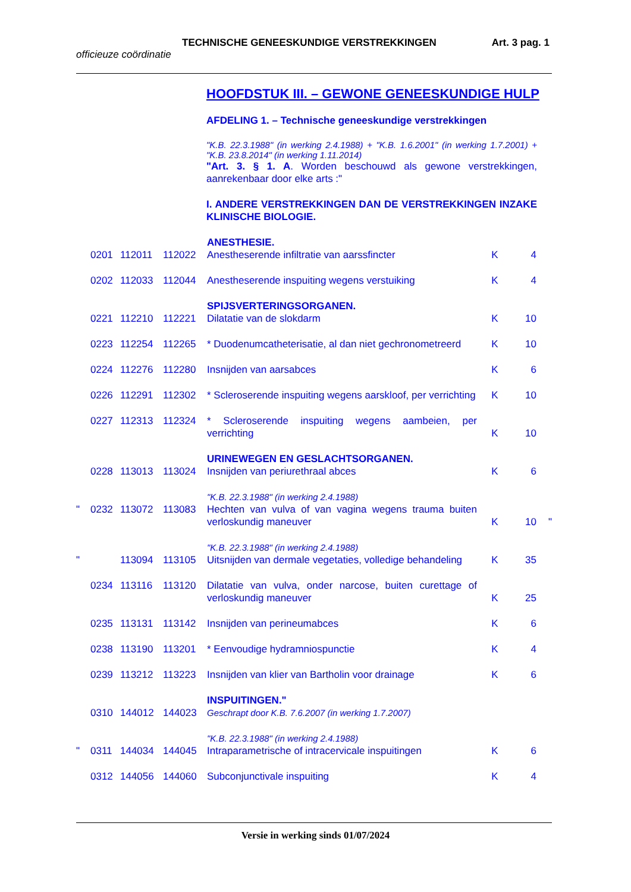TECHNISCHE GENEESKUNDIGE VERSTREKKINGEN Art. 3 pag. 1
officieuze coördinatie
HOOFDSTUK III. – GEWONE GENEESKUNDIGE HULP
AFDELING 1. – Technische geneeskundige verstrekkingen
"K.B. 22.3.1988" (in werking 2.4.1988) + "K.B. 1.6.2001" (in werking 1.7.2001) + "K.B. 23.8.2014" (in werking 1.11.2014)
"Art. 3. § 1. A. Worden beschouwd als gewone verstrekkingen, aanrekenbaar door elke arts :"
I. ANDERE VERSTREKKINGEN DAN DE VERSTREKKINGEN INZAKE KLINISCHE BIOLOGIE.
| | | | | ANESTHESIE. | | | |
| | 0201 | 112011 | 112022 | Anestheserende infiltratie van aarssfincter | K | 4 | |
| | 0202 | 112033 | 112044 | Anestheserende inspuiting wegens verstuiking | K | 4 | |
| | | | | SPIJSVERTERINGSORGANEN. | | | |
| | 0221 | 112210 | 112221 | Dilatatie van de slokdarm | K | 10 | |
| | 0223 | 112254 | 112265 | * Duodenumcatheterisatie, al dan niet gechronometreerd | K | 10 | |
| | 0224 | 112276 | 112280 | Insnijden van aarsabces | K | 6 | |
| | 0226 | 112291 | 112302 | * Scleroserende inspuiting wegens aarskloof, per verrichting | K | 10 | |
| | 0227 | 112313 | 112324 | * Scleroserende inspuiting wegens aambeien, per verrichting | K | 10 | |
| | | | | URINEWEGEN EN GESLACHTSORGANEN. | | | |
| | 0228 | 113013 | 113024 | Insnijden van periurethraal abces | K | 6 | |
| | | | | "K.B. 22.3.1988" (in werking 2.4.1988) | | | |
| " | 0232 | 113072 | 113083 | Hechten van vulva of van vagina wegens trauma buiten verloskundig maneuver | K | 10 | " |
| | | | | "K.B. 22.3.1988" (in werking 2.4.1988) | | | |
| " | | 113094 | 113105 | Uitsnijden van dermale vegetaties, volledige behandeling | K | 35 | |
| | 0234 | 113116 | 113120 | Dilatatie van vulva, onder narcose, buiten curettage of verloskundig maneuver | K | 25 | |
| | 0235 | 113131 | 113142 | Insnijden van perineumabces | K | 6 | |
| | 0238 | 113190 | 113201 | * Eenvoudige hydramniospunctie | K | 4 | |
| | 0239 | 113212 | 113223 | Insnijden van klier van Bartholin voor drainage | K | 6 | |
| | | | | INSPUITINGEN." | | | |
| | 0310 | 144012 | 144023 | Geschrapt door K.B. 7.6.2007 (in werking 1.7.2007) | | | |
| | | | | "K.B. 22.3.1988" (in werking 2.4.1988) | | | |
| " | 0311 | 144034 | 144045 | Intraparametrische of intracervicale inspuitingen | K | 6 | |
| | 0312 | 144056 | 144060 | Subconjunctivale inspuiting | K | 4 | |
Versie in werking sinds 01/07/2024